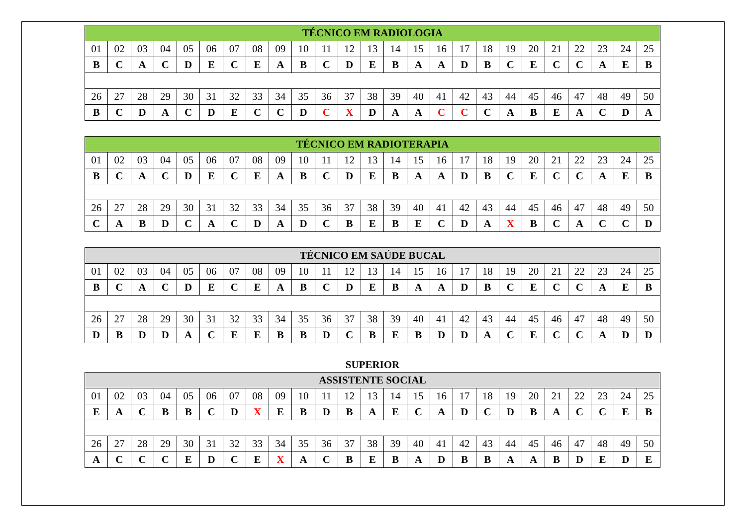| TÉCNICO EM RADIOLOGIA | | | | | | | | | | | | | | | | | | | | | | | | |
| --- | --- | --- | --- | --- | --- | --- | --- | --- | --- | --- | --- | --- | --- | --- | --- | --- | --- | --- | --- | --- | --- | --- | --- | --- |
| 01 | 02 | 03 | 04 | 05 | 06 | 07 | 08 | 09 | 10 | 11 | 12 | 13 | 14 | 15 | 16 | 17 | 18 | 19 | 20 | 21 | 22 | 23 | 24 | 25 |
| B | C | A | C | D | E | C | E | A | B | C | D | E | B | A | A | D | B | C | E | C | C | A | E | B |
| 26 | 27 | 28 | 29 | 30 | 31 | 32 | 33 | 34 | 35 | 36 | 37 | 38 | 39 | 40 | 41 | 42 | 43 | 44 | 45 | 46 | 47 | 48 | 49 | 50 |
| B | C | D | A | C | D | E | C | C | D | C | X | D | A | A | C | C | C | A | B | E | A | C | D | A |
| TÉCNICO EM RADIOTERAPIA | | | | | | | | | | | | | | | | | | | | | | | | |
| --- | --- | --- | --- | --- | --- | --- | --- | --- | --- | --- | --- | --- | --- | --- | --- | --- | --- | --- | --- | --- | --- | --- | --- | --- |
| 01 | 02 | 03 | 04 | 05 | 06 | 07 | 08 | 09 | 10 | 11 | 12 | 13 | 14 | 15 | 16 | 17 | 18 | 19 | 20 | 21 | 22 | 23 | 24 | 25 |
| B | C | A | C | D | E | C | E | A | B | C | D | E | B | A | A | D | B | C | E | C | C | A | E | B |
| 26 | 27 | 28 | 29 | 30 | 31 | 32 | 33 | 34 | 35 | 36 | 37 | 38 | 39 | 40 | 41 | 42 | 43 | 44 | 45 | 46 | 47 | 48 | 49 | 50 |
| C | A | B | D | C | A | C | D | A | D | C | B | E | B | E | C | D | A | X | B | C | A | C | C | D |
| TÉCNICO EM SAÚDE BUCAL | | | | | | | | | | | | | | | | | | | | | | | | |
| --- | --- | --- | --- | --- | --- | --- | --- | --- | --- | --- | --- | --- | --- | --- | --- | --- | --- | --- | --- | --- | --- | --- | --- | --- |
| 01 | 02 | 03 | 04 | 05 | 06 | 07 | 08 | 09 | 10 | 11 | 12 | 13 | 14 | 15 | 16 | 17 | 18 | 19 | 20 | 21 | 22 | 23 | 24 | 25 |
| B | C | A | C | D | E | C | E | A | B | C | D | E | B | A | A | D | B | C | E | C | C | A | E | B |
| 26 | 27 | 28 | 29 | 30 | 31 | 32 | 33 | 34 | 35 | 36 | 37 | 38 | 39 | 40 | 41 | 42 | 43 | 44 | 45 | 46 | 47 | 48 | 49 | 50 |
| D | B | D | D | A | C | E | E | B | B | D | C | B | E | B | D | D | A | C | E | C | C | A | D | D |
SUPERIOR
| ASSISTENTE SOCIAL | | | | | | | | | | | | | | | | | | | | | | | | |
| --- | --- | --- | --- | --- | --- | --- | --- | --- | --- | --- | --- | --- | --- | --- | --- | --- | --- | --- | --- | --- | --- | --- | --- | --- |
| 01 | 02 | 03 | 04 | 05 | 06 | 07 | 08 | 09 | 10 | 11 | 12 | 13 | 14 | 15 | 16 | 17 | 18 | 19 | 20 | 21 | 22 | 23 | 24 | 25 |
| E | A | C | B | B | C | D | X | E | B | D | B | A | E | C | A | D | C | D | B | A | C | C | E | B |
| 26 | 27 | 28 | 29 | 30 | 31 | 32 | 33 | 34 | 35 | 36 | 37 | 38 | 39 | 40 | 41 | 42 | 43 | 44 | 45 | 46 | 47 | 48 | 49 | 50 |
| A | C | C | C | E | D | C | E | X | A | C | B | E | B | A | D | B | B | A | A | B | D | E | D | E |